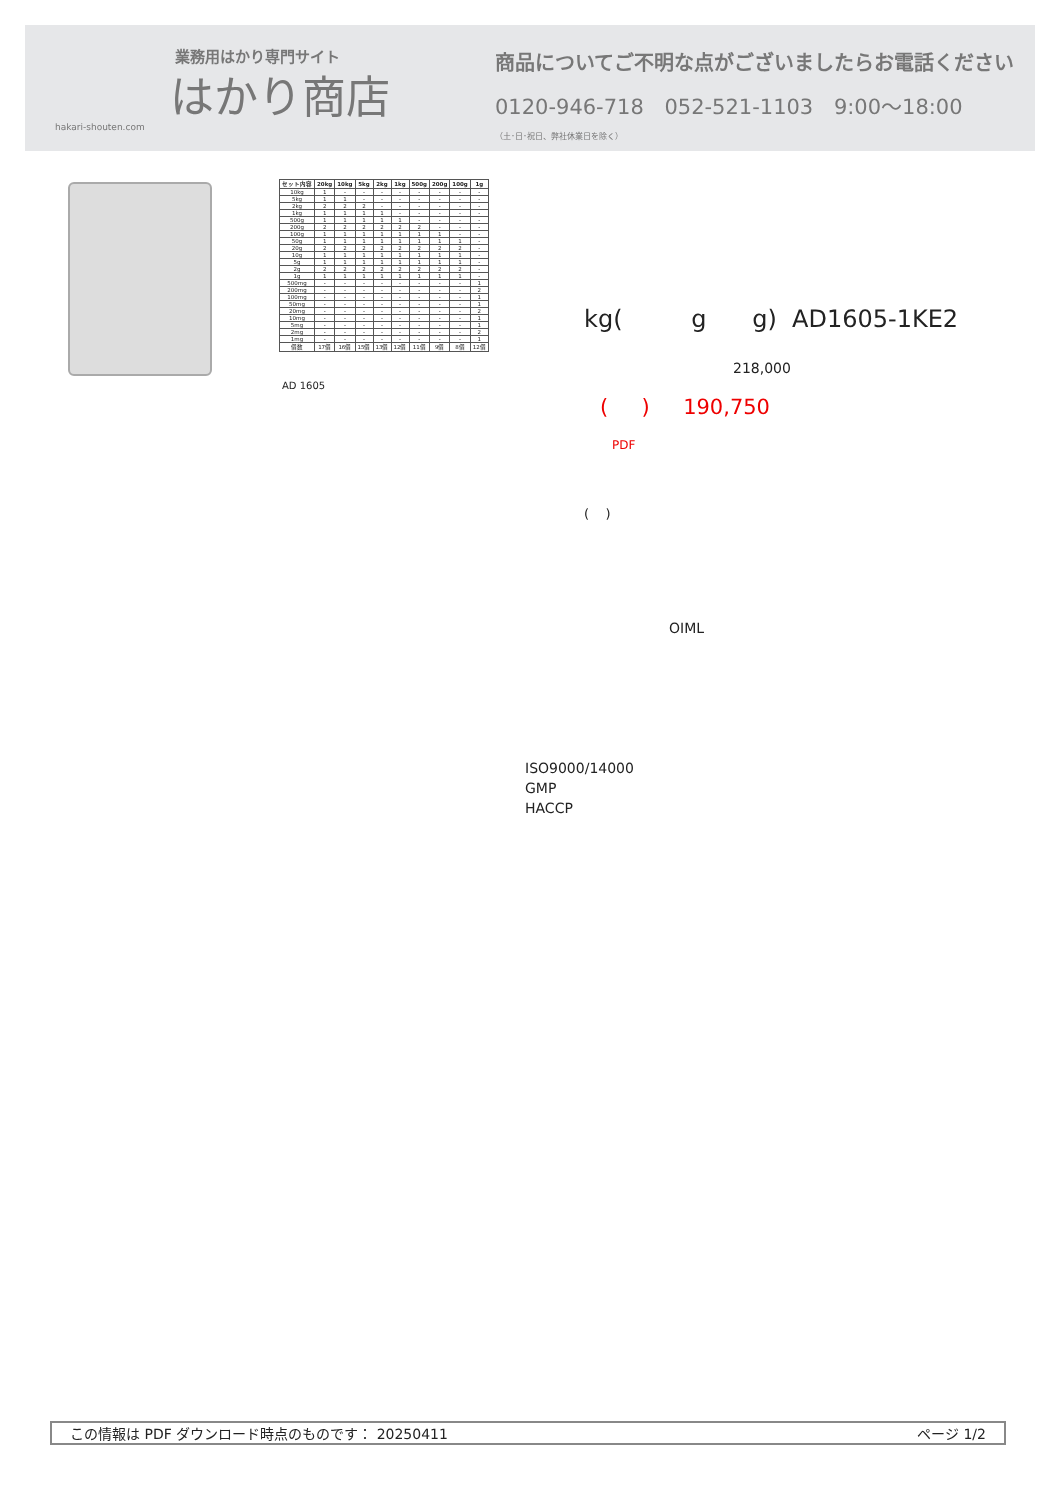業務用はかり専門サイト
はかり商店
hakari-shouten.com
商品についてご不明な点がございましたらお電話ください
0120-946-718 052-521-1103 9:00〜18:00
（土･日･祝日、弊社休業日を除く）
| セット内容 | 20kg | 10kg | 5kg | 2kg | 1kg | 500g | 200g | 100g | 1g |
| --- | --- | --- | --- | --- | --- | --- | --- | --- | --- |
| 10kg | 1 | - | - | - | - | - | - | - | - |
| 5kg | 1 | 1 | - | - | - | - | - | - | - |
| 2kg | 2 | 2 | 2 | - | - | - | - | - | - |
| 1kg | 1 | 1 | 1 | 1 | - | - | - | - | - |
| 500g | 1 | 1 | 1 | 1 | 1 | - | - | - | - |
| 200g | 2 | 2 | 2 | 2 | 2 | 2 | - | - | - |
| 100g | 1 | 1 | 1 | 1 | 1 | 1 | 1 | - | - |
| 50g | 1 | 1 | 1 | 1 | 1 | 1 | 1 | 1 | - |
| 20g | 2 | 2 | 2 | 2 | 2 | 2 | 2 | 2 | - |
| 10g | 1 | 1 | 1 | 1 | 1 | 1 | 1 | 1 | - |
| 5g | 1 | 1 | 1 | 1 | 1 | 1 | 1 | 1 | - |
| 2g | 2 | 2 | 2 | 2 | 2 | 2 | 2 | 2 | - |
| 1g | 1 | 1 | 1 | 1 | 1 | 1 | 1 | 1 | - |
| 500mg | - | - | - | - | - | - | - | - | 1 |
| 200mg | - | - | - | - | - | - | - | - | 2 |
| 100mg | - | - | - | - | - | - | - | - | 1 |
| 50mg | - | - | - | - | - | - | - | - | 1 |
| 20mg | - | - | - | - | - | - | - | - | 2 |
| 10mg | - | - | - | - | - | - | - | - | 1 |
| 5mg | - | - | - | - | - | - | - | - | 1 |
| 2mg | - | - | - | - | - | - | - | - | 2 |
| 1mg | - | - | - | - | - | - | - | - | 1 |
| 個数 | 17個 | 16個 | 15個 | 13個 | 12個 | 11個 | 9個 | 8個 | 12個 |
AD 1605
kg( g g) AD1605-1KE2
218,000
( ) 190,750
PDF
( )
OIML
ISO9000/14000
GMP
HACCP
この情報は PDF ダウンロード時点のものです： 20250411 ページ 1/2